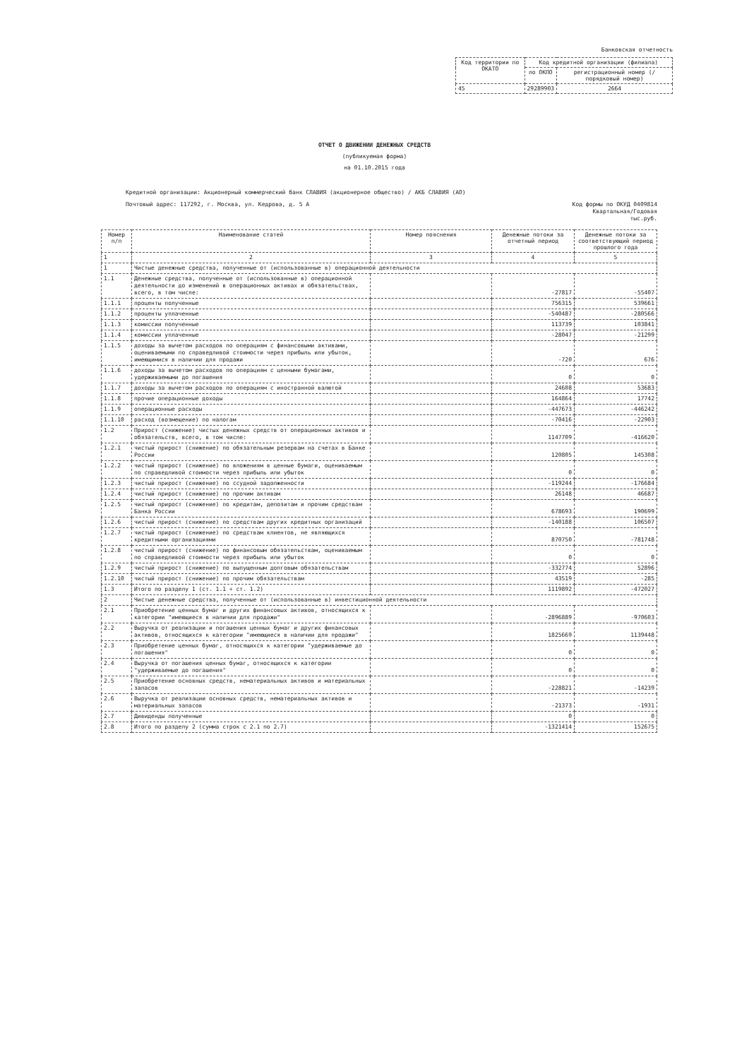Банковская отчетность
| Код территории по ОКАТО | Код кредитной организации (филиала) | |
| --- | --- | --- |
| | по ОКПО | регистрационный номер (/порядковый номер) |
| 45 | 29289903 | 2664 |
ОТЧЕТ О ДВИЖЕНИИ ДЕНЕЖНЫХ СРЕДСТВ
(публикуемая форма)
на 01.10.2015 года
Кредитной организации: Акционерный коммерческий банк СЛАВИЯ (акционерное общество) / АКБ СЛАВИЯ (АО)
Почтовый адрес: 117292, г. Москва, ул. Кедрова, д. 5 А
Код формы по ОКУД 0409814
Квартальная/Годовая
тыс.руб.
| Номер п/п | Наименование статей | Номер пояснения | Денежные потоки за отчетный период | Денежные потоки за соответствующий период прошлого года |
| --- | --- | --- | --- | --- |
| 1 | 2 | 3 | 4 | 5 |
| 1 | Чистые денежные средства, полученные от (использованные в) операционной деятельности | | | |
| 1.1 | Денежные средства, полученные от (использованные в) операционной деятельности до изменений в операционных активах и обязательствах, всего, в том числе: | | -27817 | -55407 |
| 1.1.1 | проценты полученные | | 756315 | 539661 |
| 1.1.2 | проценты уплаченные | | -540487 | -280566 |
| 1.1.3 | комиссии полученные | | 113739 | 103841 |
| 1.1.4 | комиссии уплаченные | | -28047 | -21299 |
| 1.1.5 | доходы за вычетом расходов по операциям с финансовыми активами, оцениваемыми по справедливой стоимости через прибыль или убыток, имеющимися в наличии для продажи | | -720 | 676 |
| 1.1.6 | доходы за вычетом расходов по операциям с ценными бумагами, удерживаемыми до погашения | | 0 | 0 |
| 1.1.7 | доходы за вычетом расходов по операциям с иностранной валютой | | 24608 | 53683 |
| 1.1.8 | прочие операционные доходы | | 164864 | 17742 |
| 1.1.9 | операционные расходы | | -447673 | -446242 |
| 1.1.10 | расход (возмещение) по налогам | | -70416 | -22903 |
| 1.2 | Прирост (снижение) чистых денежных средств от операционных активов и обязательств, всего, в том числе: | | 1147709 | -416620 |
| 1.2.1 | чистый прирост (снижение) по обязательным резервам на счетах в Банке России | | 120805 | 145308 |
| 1.2.2 | чистый прирост (снижение) по вложениям в ценные бумаги, оцениваемым по справедливой стоимости через прибыль или убыток | | 0 | 0 |
| 1.2.3 | чистый прирост (снижение) по ссудной задолженности | | -119244 | -176684 |
| 1.2.4 | чистый прирост (снижение) по прочим активам | | 26148 | 46687 |
| 1.2.5 | чистый прирост (снижение) по кредитам, депозитам и прочим средствам Банка России | | 678693 | 190699 |
| 1.2.6 | чистый прирост (снижение) по средствам других кредитных организаций | | -140188 | 106507 |
| 1.2.7 | чистый прирост (снижение) по средствам клиентов, не являющихся кредитными организациями | | 870750 | -781748 |
| 1.2.8 | чистый прирост (снижение) по финансовым обязательствам, оцениваемым по справедливой стоимости через прибыль или убыток | | 0 | 0 |
| 1.2.9 | чистый прирост (снижение) по выпущенным долговым обязательствам | | -332774 | 52896 |
| 1.2.10 | чистый прирост (снижение) по прочим обязательствам | | 43519 | -285 |
| 1.3 | Итого по разделу 1 (ст. 1.1 + ст. 1.2) | | 1119892 | -472027 |
| 2 | Чистые денежные средства, полученные от (использованные в) инвестиционной деятельности | | | |
| 2.1 | Приобретение ценных бумаг и других финансовых активов, относящихся к категории "имеющиеся в наличии для продажи" | | -2896889 | -970603 |
| 2.2 | Выручка от реализации и погашения ценных бумаг и других финансовых активов, относящихся к категории "имеющиеся в наличии для продажи" | | 1825669 | 1139448 |
| 2.3 | Приобретение ценных бумаг, относящихся к категории "удерживаемые до погашения" | | 0 | 0 |
| 2.4 | Выручка от погашения ценных бумаг, относящихся к категории "удерживаемые до погашения" | | 0 | 0 |
| 2.5 | Приобретение основных средств, нематериальных активов и материальных запасов | | -228821 | -14239 |
| 2.6 | Выручка от реализации основных средств, нематериальных активов и материальных запасов | | -21373 | -1931 |
| 2.7 | Дивиденды полученные | | 0 | 0 |
| 2.8 | Итого по разделу 2 (сумма строк с 2.1 по 2.7) | | -1321414 | 152675 |